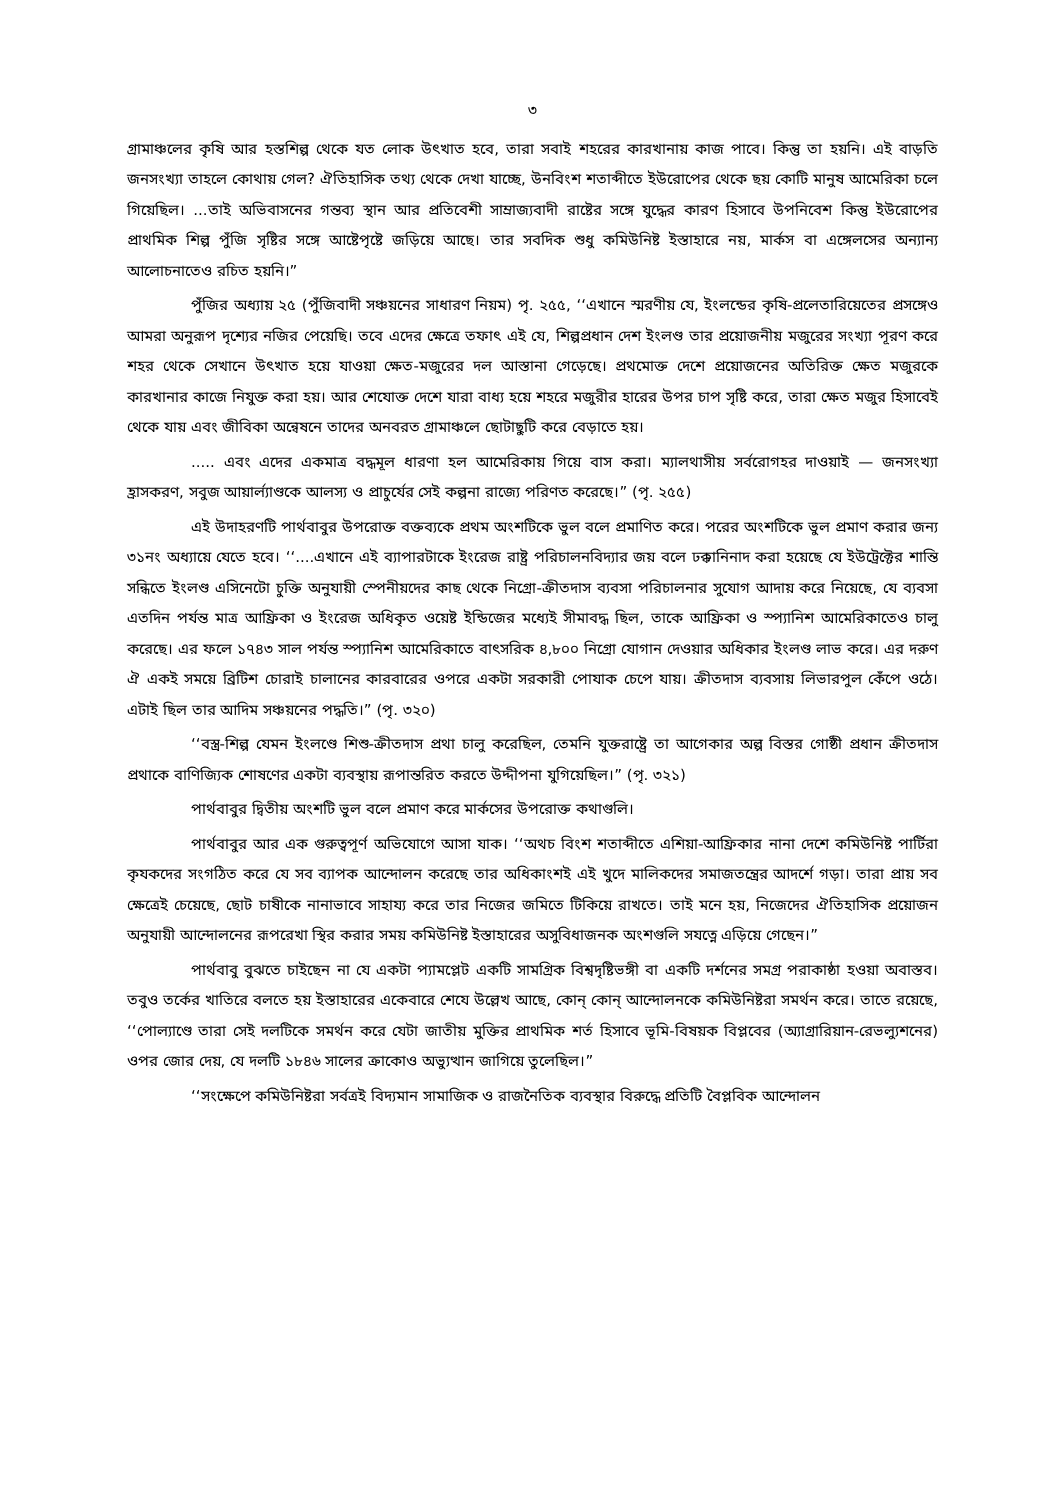৩
গ্রামাঞ্চলের কৃষি আর হস্তশিল্প থেকে যত লোক উৎখাত হবে, তারা সবাই শহরের কারখানায় কাজ পাবে। কিন্তু তা হয়নি। এই বাড়তি জনসংখ্যা তাহলে কোথায় গেল? ঐতিহাসিক তথ্য থেকে দেখা যাচ্ছে, উনবিংশ শতাব্দীতে ইউরোপের থেকে ছয় কোটি মানুষ আমেরিকা চলে গিয়েছিল। ...তাই অভিবাসনের গন্তব্য স্থান আর প্রতিবেশী সাম্রাজ্যবাদী রাষ্টের সঙ্গে যুদ্ধের কারণ হিসাবে উপনিবেশ কিন্তু ইউরোপের প্রাথমিক শিল্প পুঁজি সৃষ্টির সঙ্গে আষ্টেপৃষ্টে জড়িয়ে আছে। তার সবদিক শুধু কমিউনিষ্ট ইস্তাহারে নয়, মার্কস বা এঙ্গেলসের অন্যান্য আলোচনাতেও রচিত হয়নি।”
পুঁজির অধ্যায় ২৫ (পুঁজিবাদী সঞ্চয়নের সাধারণ নিয়ম) পৃ. ২৫৫, ‘‘এখানে স্মরণীয় যে, ইংলন্ডের কৃষি-প্রলেতারিয়েতের প্রসঙ্গেও আমরা অনুরূপ দৃশ্যের নজির পেয়েছি। তবে এদের ক্ষেত্রে তফাৎ এই যে, শিল্পপ্রধান দেশ ইংলণ্ড তার প্রয়োজনীয় মজুরের সংখ্যা পূরণ করে শহর থেকে সেখানে উৎখাত হয়ে যাওয়া ক্ষেত-মজুরের দল আস্তানা গেড়েছে। প্রথমোক্ত দেশে প্রয়োজনের অতিরিক্ত ক্ষেত মজুরকে কারখানার কাজে নিযুক্ত করা হয়। আর শেযোক্ত দেশে যারা বাধ্য হয়ে শহরে মজুরীর হারের উপর চাপ সৃষ্টি করে, তারা ক্ষেত মজুর হিসাবেই থেকে যায় এবং জীবিকা অন্বেষনে তাদের অনবরত গ্রামাঞ্চলে ছোটাছুটি করে বেড়াতে হয়।
..... এবং এদের একমাত্র বদ্ধমূল ধারণা হল আমেরিকায় গিয়ে বাস করা। ম্যালথাসীয় সর্বরোগহর দাওয়াই — জনসংখ্যা হ্রাসকরণ, সবুজ আয়ার্ল্যাণ্ডকে আলস্য ও প্রাচুর্যের সেই কল্পনা রাজ্যে পরিণত করেছে।” (পৃ. ২৫৫)
এই উদাহরণটি পার্থবাবুর উপরোক্ত বক্তব্যকে প্রথম অংশটিকে ভুল বলে প্রমাণিত করে। পরের অংশটিকে ভুল প্রমাণ করার জন্য ৩১নং অধ্যায়ে যেতে হবে। ‘‘....এখানে এই ব্যাপারটাকে ইংরেজ রাষ্ট্র পরিচালনবিদ্যার জয় বলে ঢক্কানিনাদ করা হয়েছে যে ইউট্রেক্টের শান্তি সন্ধিতে ইংলণ্ড এসিনেটো চুক্তি অনুযায়ী স্পেনীয়দের কাছ থেকে নিগ্রো-ক্রীতদাস ব্যবসা পরিচালনার সুযোগ আদায় করে নিয়েছে, যে ব্যবসা এতদিন পর্যন্ত মাত্র আফ্রিকা ও ইংরেজ অধিকৃত ওয়েষ্ট ইন্ডিজের মধ্যেই সীমাবদ্ধ ছিল, তাকে আফ্রিকা ও স্প্যানিশ আমেরিকাতেও চালু করেছে। এর ফলে ১৭৪৩ সাল পর্যন্ত স্প্যানিশ আমেরিকাতে বাৎসরিক ৪,৮০০ নিগ্রো যোগান দেওয়ার অধিকার ইংলণ্ড লাভ করে। এর দরুণ ঐ একই সময়ে ব্রিটিশ চোরাই চালানের কারবারের ওপরে একটা সরকারী পোযাক চেপে যায়। ক্রীতদাস ব্যবসায় লিভারপুল কেঁপে ওঠে। এটাই ছিল তার আদিম সঞ্চয়নের পদ্ধতি।” (পৃ. ৩২০)
‘‘বস্ত্র-শিল্প যেমন ইংলণ্ডে শিশু-ক্রীতদাস প্রথা চালু করেছিল, তেমনি যুক্তরাষ্ট্রে তা আগেকার অল্প বিস্তর গোষ্ঠী প্রধান ক্রীতদাস প্রথাকে বাণিজ্যিক শোষণের একটা ব্যবস্থায় রূপান্তরিত করতে উদ্দীপনা যুগিয়েছিল।” (পৃ. ৩২১)
পার্থবাবুর দ্বিতীয় অংশটি ভুল বলে প্রমাণ করে মার্কসের উপরোক্ত কথাগুলি।
পার্থবাবুর আর এক গুরুত্বপূর্ণ অভিযোগে আসা যাক। ‘‘অথচ বিংশ শতাব্দীতে এশিয়া-আফ্রিকার নানা দেশে কমিউনিষ্ট পার্টিরা কৃযকদের সংগঠিত করে যে সব ব্যাপক আন্দোলন করেছে তার অধিকাংশই এই খুদে মালিকদের সমাজতন্ত্রের আদর্শে গড়া। তারা প্রায় সব ক্ষেত্রেই চেয়েছে, ছোট চাষীকে নানাভাবে সাহায্য করে তার নিজের জমিতে টিকিয়ে রাখতে। তাই মনে হয়, নিজেদের ঐতিহাসিক প্রয়োজন অনুযায়ী আন্দোলনের রূপরেখা স্থির করার সময় কমিউনিষ্ট ইস্তাহারের অসুবিধাজনক অংশগুলি সযত্নে এড়িয়ে গেছেন।”
পার্থবাবু বুঝতে চাইছেন না যে একটা প্যামপ্লেট একটি সামগ্রিক বিশ্বদৃষ্টিভঙ্গী বা একটি দর্শনের সমগ্র পরাকাষ্ঠা হওয়া অবাস্তব। তবুও তর্কের খাতিরে বলতে হয় ইস্তাহারের একেবারে শেযে উল্লেখ আছে, কোন্ কোন্ আন্দোলনকে কমিউনিষ্টরা সমর্থন করে। তাতে রয়েছে, ‘‘পোল্যাণ্ডে তারা সেই দলটিকে সমর্থন করে যেটা জাতীয় মুক্তির প্রাথমিক শর্ত হিসাবে ভূমি-বিষয়ক বিপ্লবের (অ্যাগ্রারিয়ান-রেভল্যুশনের) ওপর জোর দেয়, যে দলটি ১৮৪৬ সালের ক্রাকোও অভ্যুত্থান জাগিয়ে তুলেছিল।”
‘‘সংক্ষেপে কমিউনিষ্টরা সর্বত্রই বিদ্যমান সামাজিক ও রাজনৈতিক ব্যবস্থার বিরুদ্ধে প্রতিটি বৈপ্লবিক আন্দোলন